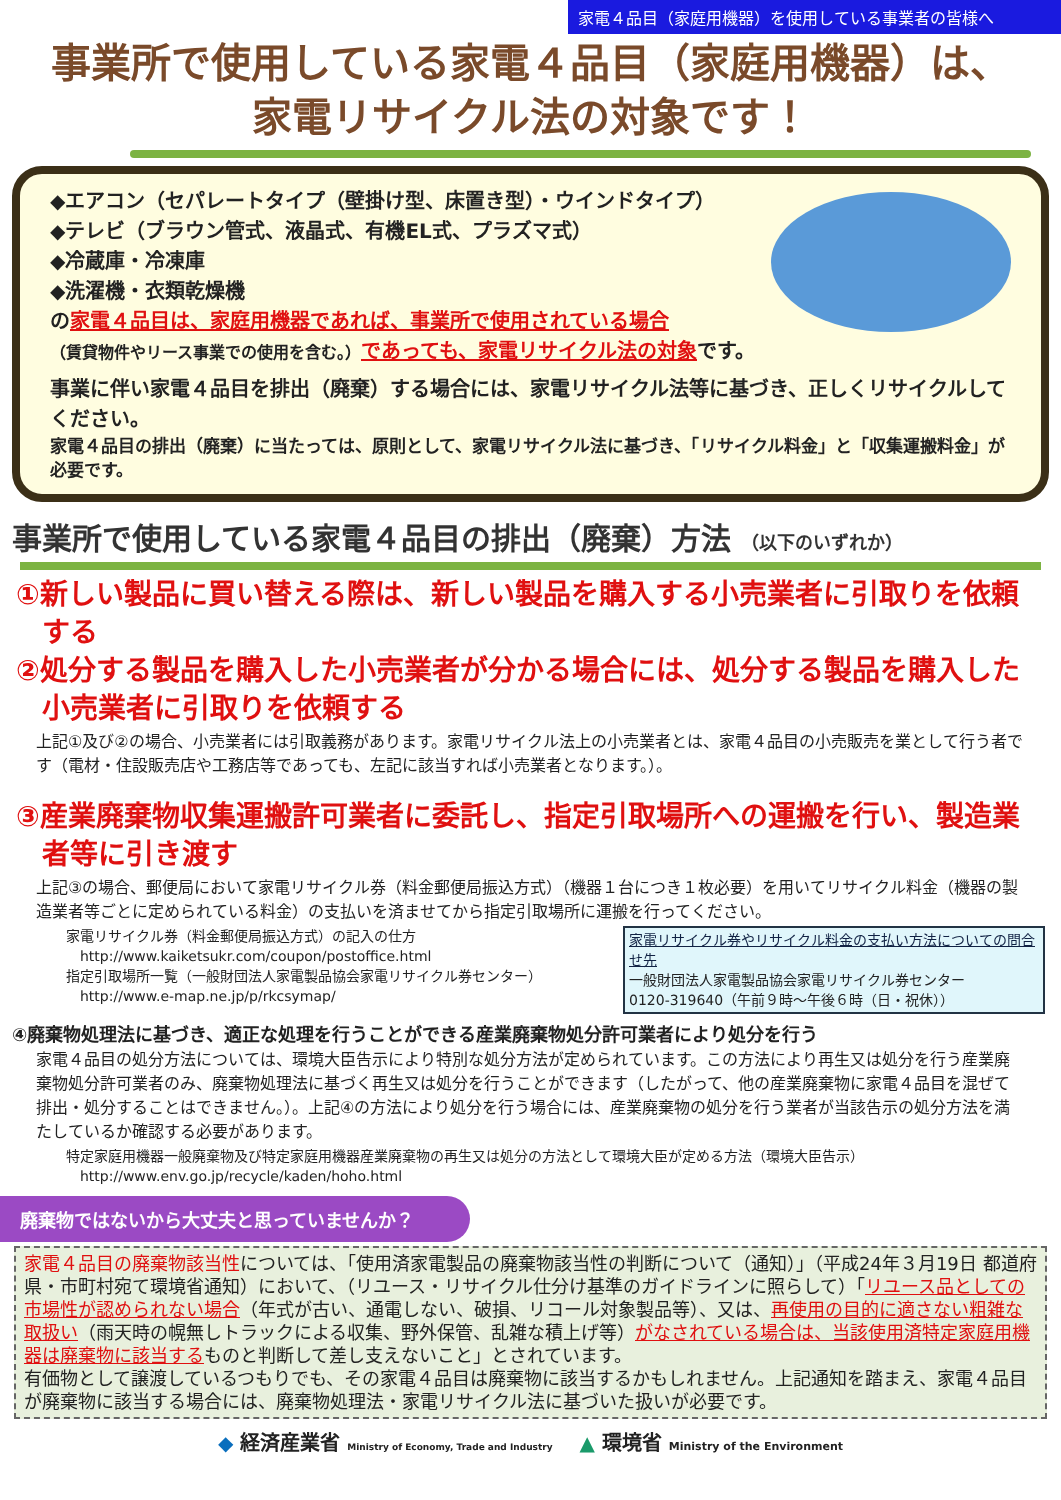家電４品目（家庭用機器）を使用している事業者の皆様へ
事業所で使用している家電４品目（家庭用機器）は、
家電リサイクル法の対象です！
◆エアコン（セパレートタイプ（壁掛け型、床置き型）・ウインドタイプ）
◆テレビ（ブラウン管式、液晶式、有機EL式、プラズマ式）
◆冷蔵庫・冷凍庫
◆洗濯機・衣類乾燥機
の家電４品目は、家庭用機器であれば、事業所で使用されている場合
（賃貸物件やリース事業での使用を含む。）であっても、家電リサイクル法の対象です。
事業に伴い家電４品目を排出（廃棄）する場合には、家電リサイクル法等に基づき、正しくリサイクルしてください。
家電４品目の排出（廃棄）に当たっては、原則として、家電リサイクル法に基づき、「リサイクル料金」と「収集運搬料金」が必要です。
事業所で使用している家電４品目の排出（廃棄）方法 （以下のいずれか）
①新しい製品に買い替える際は、新しい製品を購入する小売業者に引取りを依頼する
②処分する製品を購入した小売業者が分かる場合には、処分する製品を購入した小売業者に引取りを依頼する
上記①及び②の場合、小売業者には引取義務があります。家電リサイクル法上の小売業者とは、家電４品目の小売販売を業として行う者です（電材・住設販売店や工務店等であっても、左記に該当すれば小売業者となります。）。
③産業廃棄物収集運搬許可業者に委託し、指定引取場所への運搬を行い、製造業者等に引き渡す
上記③の場合、郵便局において家電リサイクル券（料金郵便局振込方式）（機器１台につき１枚必要）を用いてリサイクル料金（機器の製造業者等ごとに定められている料金）の支払いを済ませてから指定引取場所に運搬を行ってください。
家電リサイクル券やリサイクル料金の支払い方法についての問合せ先
一般財団法人家電製品協会家電リサイクル券センター
0120-319640（午前９時～午後６時（日・祝休））
家電リサイクル券（料金郵便局振込方式）の記入の仕方
　http://www.kaiketsukr.com/coupon/postoffice.html
指定引取場所一覧（一般財団法人家電製品協会家電リサイクル券センター）
　http://www.e-map.ne.jp/p/rkcsymap/
④廃棄物処理法に基づき、適正な処理を行うことができる産業廃棄物処分許可業者により処分を行う
家電４品目の処分方法については、環境大臣告示により特別な処分方法が定められています。この方法により再生又は処分を行う産業廃棄物処分許可業者のみ、廃棄物処理法に基づく再生又は処分を行うことができます（したがって、他の産業廃棄物に家電４品目を混ぜて排出・処分することはできません。）。上記④の方法により処分を行う場合には、産業廃棄物の処分を行う業者が当該告示の処分方法を満たしているか確認する必要があります。
特定家庭用機器一般廃棄物及び特定家庭用機器産業廃棄物の再生又は処分の方法として環境大臣が定める方法（環境大臣告示）
　http://www.env.go.jp/recycle/kaden/hoho.html
廃棄物ではないから大丈夫と思っていませんか？
家電４品目の廃棄物該当性については、「使用済家電製品の廃棄物該当性の判断について（通知）」（平成24年３月19日 都道府県・市町村宛て環境省通知）において、（リユース・リサイクル仕分け基準のガイドラインに照らして）「リユース品としての市場性が認められない場合（年式が古い、通電しない、破損、リコール対象製品等）、又は、再使用の目的に適さない粗雑な取扱い（雨天時の幌無しトラックによる収集、野外保管、乱雑な積上げ等）がなされている場合は、当該使用済特定家庭用機器は廃棄物に該当するものと判断して差し支えないこと」とされています。
有価物として譲渡しているつもりでも、その家電４品目は廃棄物に該当するかもしれません。上記通知を踏まえ、家電４品目が廃棄物に該当する場合には、廃棄物処理法・家電リサイクル法に基づいた扱いが必要です。
◆ 経済産業省 Ministry of Economy, Trade and Industry 　▲ 環境省 Ministry of the Environment